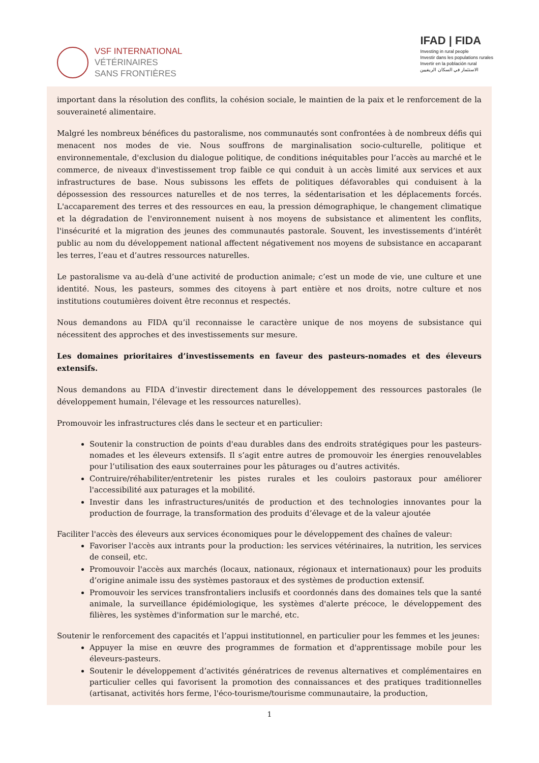VSF INTERNATIONAL
VÉTÉRINAIRES
SANS FRONTIÈRES
IFAD | FIDA
Investing in rural people
Investir dans les populations rurales
Invertir en la población rural
الاستثمار في السكان الريفيين
important dans la résolution des conflits, la cohésion sociale, le maintien de la paix et le renforcement de la souveraineté alimentaire.
Malgré les nombreux bénéfices du pastoralisme, nos communautés sont confrontées à de nombreux défis qui menacent nos modes de vie. Nous souffrons de marginalisation socio-culturelle, politique et environnementale, d'exclusion du dialogue politique, de conditions inéquitables pour l’accès au marché et le commerce, de niveaux d'investissement trop faible ce qui conduit à un accès limité aux services et aux infrastructures de base. Nous subissons les effets de politiques défavorables qui conduisent à la dépossession des ressources naturelles et de nos terres, la sédentarisation et les déplacements forcés. L'accaparement des terres et des ressources en eau, la pression démographique, le changement climatique et la dégradation de l'environnement nuisent à nos moyens de subsistance et alimentent les conflits, l'insécurité et la migration des jeunes des communautés pastorale. Souvent, les investissements d’intérêt public au nom du développement national affectent négativement nos moyens de subsistance en accaparant les terres, l’eau et d’autres ressources naturelles.
Le pastoralisme va au-delà d’une activité de production animale; c’est un mode de vie, une culture et une identité. Nous, les pasteurs, sommes des citoyens à part entière et nos droits, notre culture et nos institutions coutumières doivent être reconnus et respectés.
Nous demandons au FIDA qu’il reconnaisse le caractère unique de nos moyens de subsistance qui nécessitent des approches et des investissements sur mesure.
Les domaines prioritaires d’investissements en faveur des pasteurs-nomades et des éleveurs extensifs.
Nous demandons au FIDA d’investir directement dans le développement des ressources pastorales (le développement humain, l'élevage et les ressources naturelles).
Promouvoir les infrastructures clés dans le secteur et en particulier:
Soutenir la construction de points d'eau durables dans des endroits stratégiques pour les pasteurs-nomades et les éleveurs extensifs. Il s’agit entre autres de promouvoir les énergies renouvelables pour l’utilisation des eaux souterraines pour les pâturages ou d’autres activités.
Contruire/réhabiliter/entretenir les pistes rurales et les couloirs pastoraux pour améliorer l'accessibilité aux paturages et la mobilité.
Investir dans les infrastructures/unités de production et des technologies innovantes pour la production de fourrage, la transformation des produits d’élevage et de la valeur ajoutée
Faciliter l'accès des éleveurs aux services économiques pour le développement des chaînes de valeur:
Favoriser l'accès aux intrants pour la production: les services vétérinaires, la nutrition, les services de conseil, etc.
Promouvoir l'accès aux marchés (locaux, nationaux, régionaux et internationaux) pour les produits d’origine animale issu des systèmes pastoraux et des systèmes de production extensif.
Promouvoir les services transfrontaliers inclusifs et coordonnés dans des domaines tels que la santé animale, la surveillance épidémiologique, les systèmes d'alerte précoce, le développement des filières, les systèmes d'information sur le marché, etc.
Soutenir le renforcement des capacités et l’appui institutionnel, en particulier pour les femmes et les jeunes:
Appuyer la mise en œuvre des programmes de formation et d'apprentissage mobile pour les éleveurs-pasteurs.
Soutenir le développement d’activités génératrices de revenus alternatives et complémentaires en particulier celles qui favorisent la promotion des connaissances et des pratiques traditionnelles (artisanat, activités hors ferme, l'éco-tourisme/tourisme communautaire, la production,
1